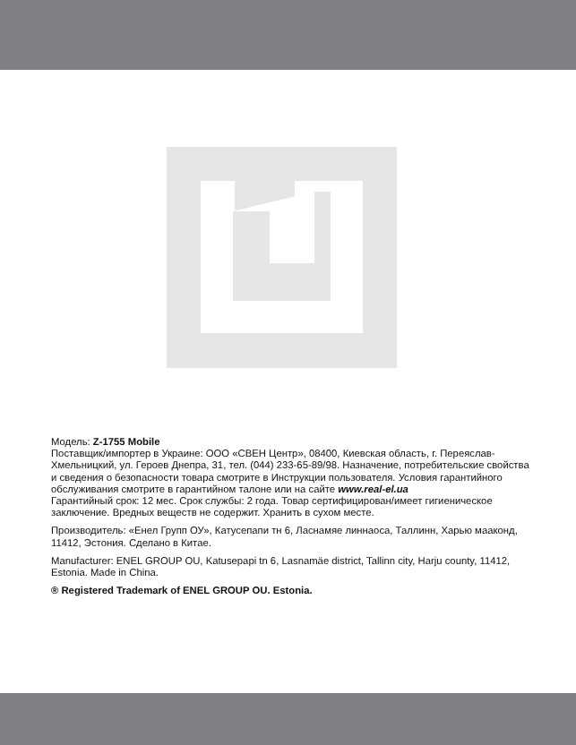Модель: Z-1755 Mobile
Поставщик/импортер в Украине: ООО «СВЕН Центр», 08400, Киевская область, г. Переяслав-Хмельницкий, ул. Героев Днепра, 31, тел. (044) 233-65-89/98. Назначение, потребительские свойства и сведения о безопасности товара смотрите в Инструкции пользователя. Условия гарантийного обслуживания смотрите в гарантийном талоне или на сайте www.real-el.ua
Гарантийный срок: 12 мес. Срок службы: 2 года. Товар сертифицирован/имеет гигиеническое заключение. Вредных веществ не содержит. Хранить в сухом месте.
Производитель: «Енел Групп ОУ», Катусепапи тн 6, Ласнамяе линнаоса, Таллинн, Харью мааконд, 11412, Эстония. Сделано в Китае.
Manufacturer: ENEL GROUP OU, Katusepapi tn 6, Lasnamäe district, Tallinn city, Harju county, 11412, Estonia. Made in China.
® Registered Trademark of ENEL GROUP OU. Estonia.